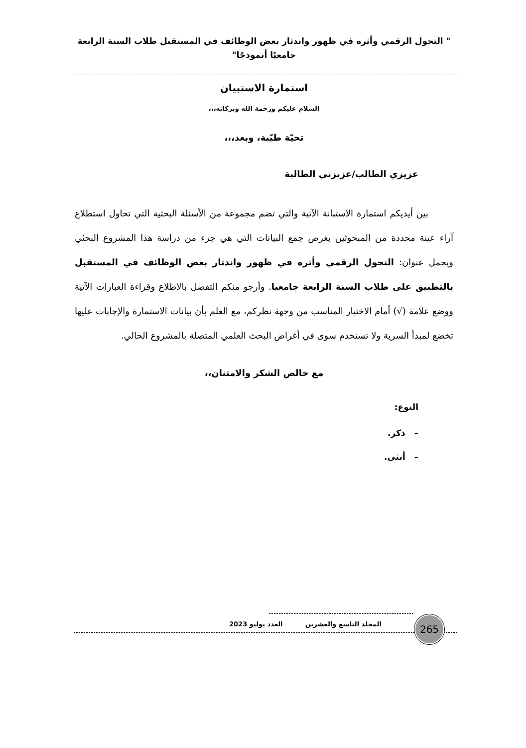" التحول الرقمي وأثره في ظهور واندثار بعض الوظائف في المستقبل طلاب السنة الرابعة جامعيًا أنموذجًا"
استمارة الاستبيان
السلام عليكم ورحمة الله وبركاته،،،
تحيّة طيّبة، وبعد،،،
عزيزي الطالب/عزيزتي الطالبة
بين أيديكم استمارة الاستبانة الآتية والتي تضم مجموعة من الأسئلة البحثية التي تحاول استطلاع آراء عينة محددة من المبحوثين بغرض جمع البيانات التي هي جزء من دراسة هذا المشروع البحثي ويحمل عنوان: التحول الرقمي وأثره في ظهور واندثار بعض الوظائف في المستقبل بالتطبيق على طلاب السنة الرابعة جامعيا. وأرجو منكم التفضل بالاطلاع وقراءة العبارات الآتية ووضع علامة (√) أمام الاختيار المناسب من وجهة نظركم، مع العلم بأن بيانات الاستمارة والإجابات عليها تخضع لمبدأ السرية ولا تستخدم سوى في أغراض البحث العلمي المتصلة بالمشروع الحالي.
مع خالص الشكر والامتنان،،
النوع:
– ذكر.
– أنثى.
المجلد التاسع والعشرين العدد يوليو 2023
265